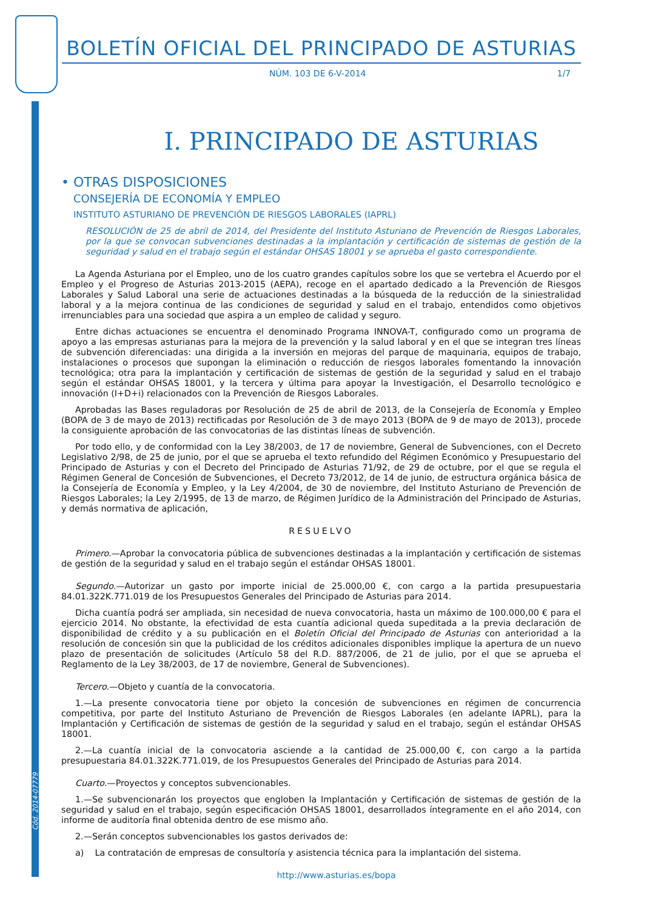Cód. 2014-07779
BOLETÍN OFICIAL DEL PRINCIPADO DE ASTURIAS
NÚM. 103 DE 6-V-2014 1/7
I. PRINCIPADO DE ASTURIAS
• OTRAS DISPOSICIONES
CONSEJERÍA DE ECONOMÍA Y EMPLEO
INSTITUTO ASTURIANO DE PREVENCIÓN DE RIESGOS LABORALES (IAPRL)
RESOLUCIÓN de 25 de abril de 2014, del Presidente del Instituto Asturiano de Prevención de Riesgos Laborales, por la que se convocan subvenciones destinadas a la implantación y certificación de sistemas de gestión de la seguridad y salud en el trabajo según el estándar OHSAS 18001 y se aprueba el gasto correspondiente.
La Agenda Asturiana por el Empleo, uno de los cuatro grandes capítulos sobre los que se vertebra el Acuerdo por el Empleo y el Progreso de Asturias 2013-2015 (AEPA), recoge en el apartado dedicado a la Prevención de Riesgos Laborales y Salud Laboral una serie de actuaciones destinadas a la búsqueda de la reducción de la siniestralidad laboral y a la mejora continua de las condiciones de seguridad y salud en el trabajo, entendidos como objetivos irrenunciables para una sociedad que aspira a un empleo de calidad y seguro.
Entre dichas actuaciones se encuentra el denominado Programa INNOVA-T, configurado como un programa de apoyo a las empresas asturianas para la mejora de la prevención y la salud laboral y en el que se integran tres líneas de subvención diferenciadas: una dirigida a la inversión en mejoras del parque de maquinaria, equipos de trabajo, instalaciones o procesos que supongan la eliminación o reducción de riesgos laborales fomentando la innovación tecnológica; otra para la implantación y certificación de sistemas de gestión de la seguridad y salud en el trabajo según el estándar OHSAS 18001, y la tercera y última para apoyar la Investigación, el Desarrollo tecnológico e innovación (I+D+i) relacionados con la Prevención de Riesgos Laborales.
Aprobadas las Bases reguladoras por Resolución de 25 de abril de 2013, de la Consejería de Economía y Empleo (BOPA de 3 de mayo de 2013) rectificadas por Resolución de 3 de mayo 2013 (BOPA de 9 de mayo de 2013), procede la consiguiente aprobación de las convocatorias de las distintas líneas de subvención.
Por todo ello, y de conformidad con la Ley 38/2003, de 17 de noviembre, General de Subvenciones, con el Decreto Legislativo 2/98, de 25 de junio, por el que se aprueba el texto refundido del Régimen Económico y Presupuestario del Principado de Asturias y con el Decreto del Principado de Asturias 71/92, de 29 de octubre, por el que se regula el Régimen General de Concesión de Subvenciones, el Decreto 73/2012, de 14 de junio, de estructura orgánica básica de la Consejería de Economía y Empleo, y la Ley 4/2004, de 30 de noviembre, del Instituto Asturiano de Prevención de Riesgos Laborales; la Ley 2/1995, de 13 de marzo, de Régimen Jurídico de la Administración del Principado de Asturias, y demás normativa de aplicación,
RESUELVO
Primero.—Aprobar la convocatoria pública de subvenciones destinadas a la implantación y certificación de sistemas de gestión de la seguridad y salud en el trabajo según el estándar OHSAS 18001.
Segundo.—Autorizar un gasto por importe inicial de 25.000,00 €, con cargo a la partida presupuestaria 84.01.322K.771.019 de los Presupuestos Generales del Principado de Asturias para 2014.
Dicha cuantía podrá ser ampliada, sin necesidad de nueva convocatoria, hasta un máximo de 100.000,00 € para el ejercicio 2014. No obstante, la efectividad de esta cuantía adicional queda supeditada a la previa declaración de disponibilidad de crédito y a su publicación en el Boletín Oficial del Principado de Asturias con anterioridad a la resolución de concesión sin que la publicidad de los créditos adicionales disponibles implique la apertura de un nuevo plazo de presentación de solicitudes (Artículo 58 del R.D. 887/2006, de 21 de julio, por el que se aprueba el Reglamento de la Ley 38/2003, de 17 de noviembre, General de Subvenciones).
Tercero.—Objeto y cuantía de la convocatoria.
1.—La presente convocatoria tiene por objeto la concesión de subvenciones en régimen de concurrencia competitiva, por parte del Instituto Asturiano de Prevención de Riesgos Laborales (en adelante IAPRL), para la Implantación y Certificación de sistemas de gestión de la seguridad y salud en el trabajo, según el estándar OHSAS 18001.
2.—La cuantía inicial de la convocatoria asciende a la cantidad de 25.000,00 €, con cargo a la partida presupuestaria 84.01.322K.771.019, de los Presupuestos Generales del Principado de Asturias para 2014.
Cuarto.—Proyectos y conceptos subvencionables.
1.—Se subvencionarán los proyectos que engloben la Implantación y Certificación de sistemas de gestión de la seguridad y salud en el trabajo, según especificación OHSAS 18001, desarrollados íntegramente en el año 2014, con informe de auditoría final obtenida dentro de ese mismo año.
2.—Serán conceptos subvencionables los gastos derivados de:
a) La contratación de empresas de consultoría y asistencia técnica para la implantación del sistema.
http://www.asturias.es/bopa